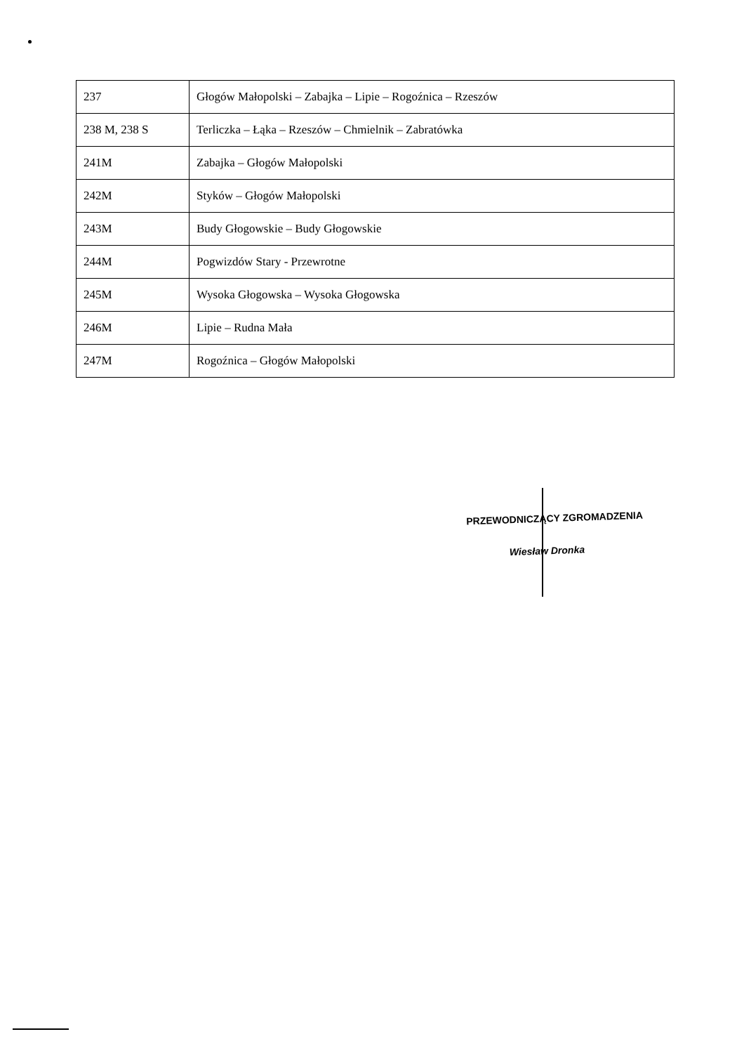| 237 | Głogów Małopolski – Zabajka – Lipie – Rogoźnica – Rzeszów |
| 238 M, 238 S | Terliczka – Łąka – Rzeszów – Chmielnik – Zabratówka |
| 241M | Zabajka – Głogów Małopolski |
| 242M | Styków – Głogów Małopolski |
| 243M | Budy Głogowskie – Budy Głogowskie |
| 244M | Pogwizdów Stary - Przewrotne |
| 245M | Wysoka Głogowska – Wysoka Głogowska |
| 246M | Lipie – Rudna Mała |
| 247M | Rogoźnica – Głogów Małopolski |
PRZEWODNICZĄCY ZGROMADZENIA
Wiesław Dronka